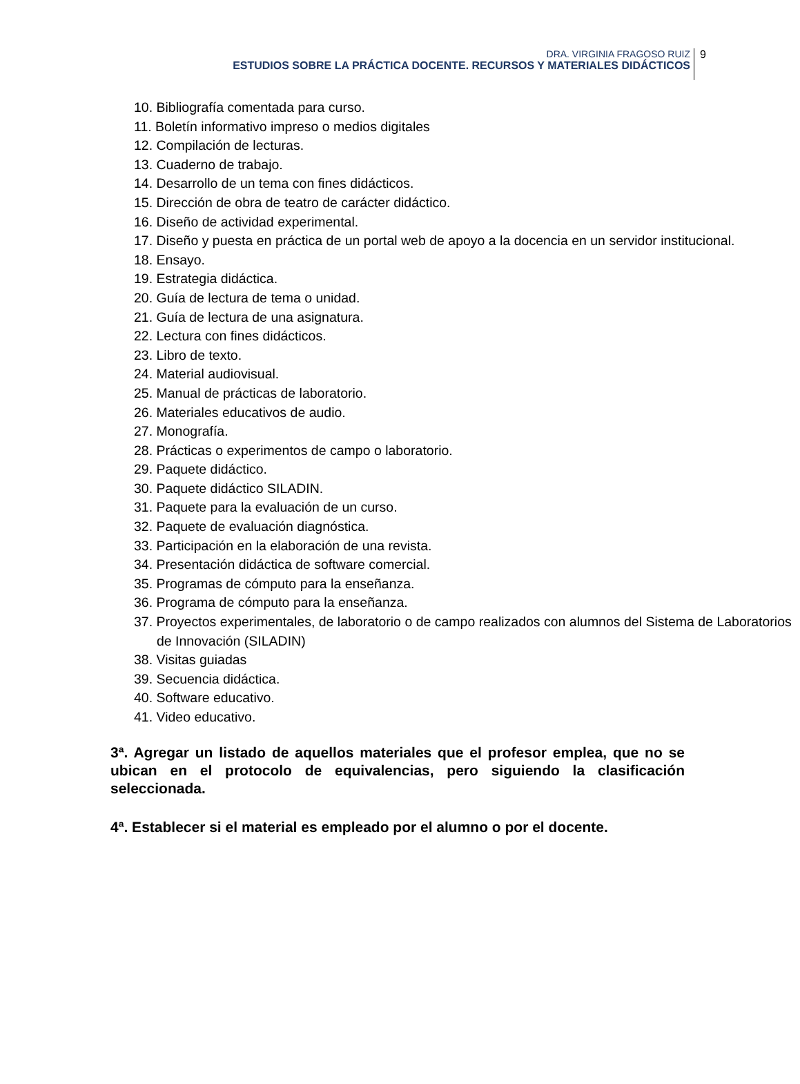DRA. VIRGINIA FRAGOSO RUIZ
ESTUDIOS SOBRE LA PRÁCTICA DOCENTE. RECURSOS Y MATERIALES DIDÁCTICOS
9
10. Bibliografía comentada para curso.
11. Boletín informativo impreso o medios digitales
12. Compilación de lecturas.
13. Cuaderno de trabajo.
14. Desarrollo de un tema con fines didácticos.
15. Dirección de obra de teatro de carácter didáctico.
16. Diseño de actividad experimental.
17. Diseño y puesta en práctica de un portal web de apoyo a la docencia en un servidor institucional.
18. Ensayo.
19. Estrategia didáctica.
20. Guía de lectura de tema o unidad.
21. Guía de lectura de una asignatura.
22. Lectura con fines didácticos.
23. Libro de texto.
24. Material audiovisual.
25. Manual de prácticas de laboratorio.
26. Materiales educativos de audio.
27. Monografía.
28. Prácticas o experimentos de campo o laboratorio.
29. Paquete didáctico.
30. Paquete didáctico SILADIN.
31. Paquete para la evaluación de un curso.
32. Paquete de evaluación diagnóstica.
33. Participación en la elaboración de una revista.
34. Presentación didáctica de software comercial.
35. Programas de cómputo para la enseñanza.
36. Programa de cómputo para la enseñanza.
37. Proyectos experimentales, de laboratorio o de campo realizados con alumnos del Sistema de Laboratorios de Innovación (SILADIN)
38. Visitas guiadas
39. Secuencia didáctica.
40. Software educativo.
41. Video educativo.
3ª. Agregar un listado de aquellos materiales que el profesor emplea, que no se ubican en el protocolo de equivalencias, pero siguiendo la clasificación seleccionada.
4ª. Establecer si el material es empleado por el alumno o por el docente.